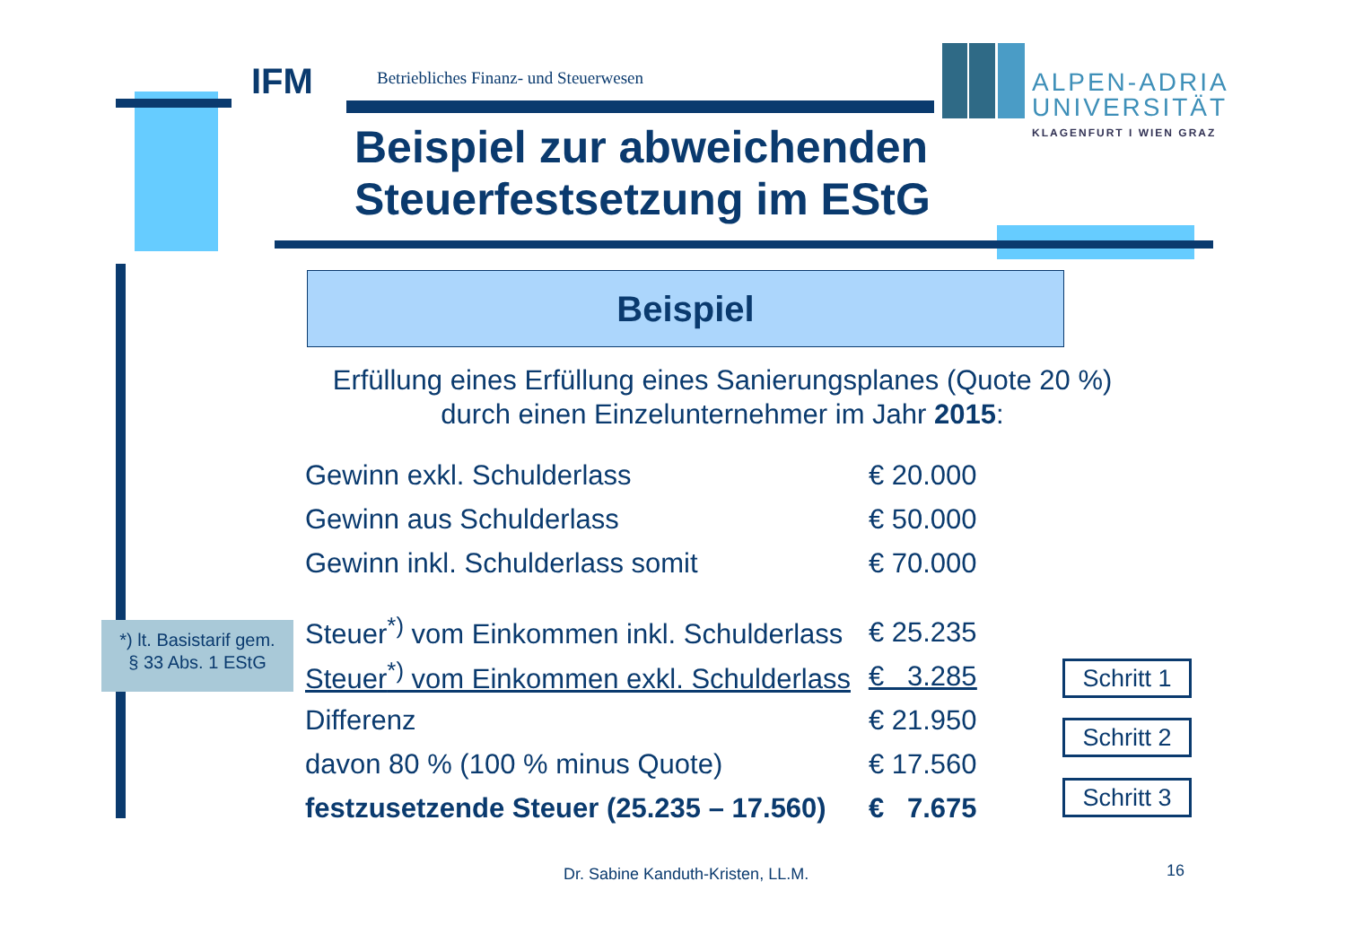IFM
Betriebliches Finanz- und Steuerwesen
ALPEN-ADRIA
UNIVERSITÄT
KLAGENFURT I WIEN GRAZ
Beispiel zur abweichenden
Steuerfestsetzung im EStG
Beispiel
Erfüllung eines Erfüllung eines Sanierungsplanes (Quote 20 %) durch einen Einzelunternehmer im Jahr 2015:
| Gewinn exkl. Schulderlass | € 20.000 |
| Gewinn aus Schulderlass | € 50.000 |
| Gewinn inkl. Schulderlass somit | € 70.000 |
| Steuer<sup>*)</sup> vom Einkommen inkl. Schulderlass | € 25.235 |
| Steuer<sup>*)</sup> vom Einkommen exkl. Schulderlass | € 3.285 |
| Differenz | € 21.950 |
| davon 80 % (100 % minus Quote) | € 17.560 |
| festzusetzende Steuer (25.235 – 17.560) | € 7.675 |
*) lt. Basistarif gem.
§ 33 Abs. 1 EStG
Schritt 1
Schritt 2
Schritt 3
Dr. Sabine Kanduth-Kristen, LL.M.
16